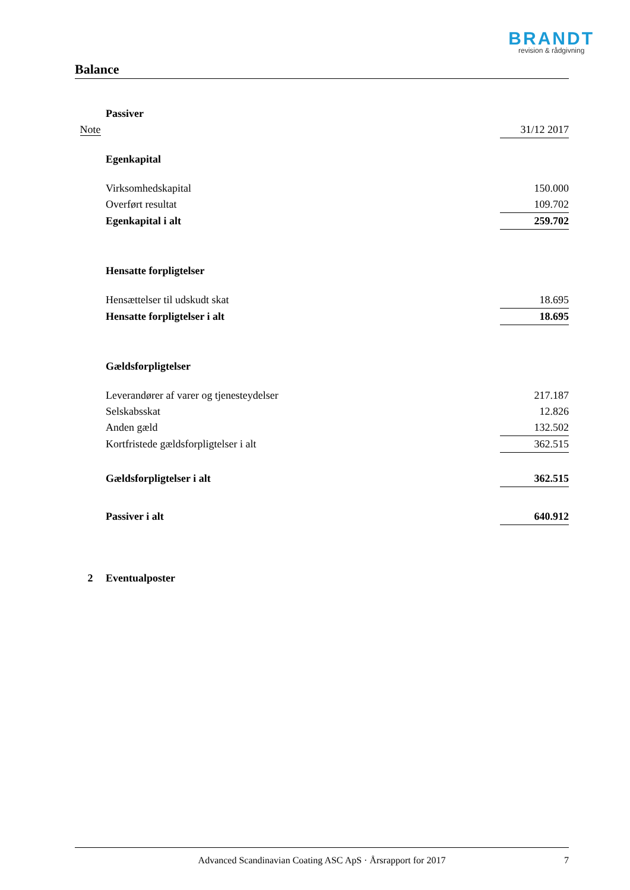BRANDT
revision & rådgivning
Balance
| | Passiver | |
| Note | | 31/12 2017 |
| | Egenkapital | |
| | Virksomhedskapital | 150.000 |
| | Overført resultat | 109.702 |
| | Egenkapital i alt | 259.702 |
| | Hensatte forpligtelser | |
| | Hensættelser til udskudt skat | 18.695 |
| | Hensatte forpligtelser i alt | 18.695 |
| | Gældsforpligtelser | |
| | Leverandører af varer og tjenesteydelser | 217.187 |
| | Selskabsskat | 12.826 |
| | Anden gæld | 132.502 |
| | Kortfristede gældsforpligtelser i alt | 362.515 |
| | Gældsforpligtelser i alt | 362.515 |
| | Passiver i alt | 640.912 |
| 2 | Eventualposter | |
Advanced Scandinavian Coating ASC ApS · Årsrapport for 2017 7